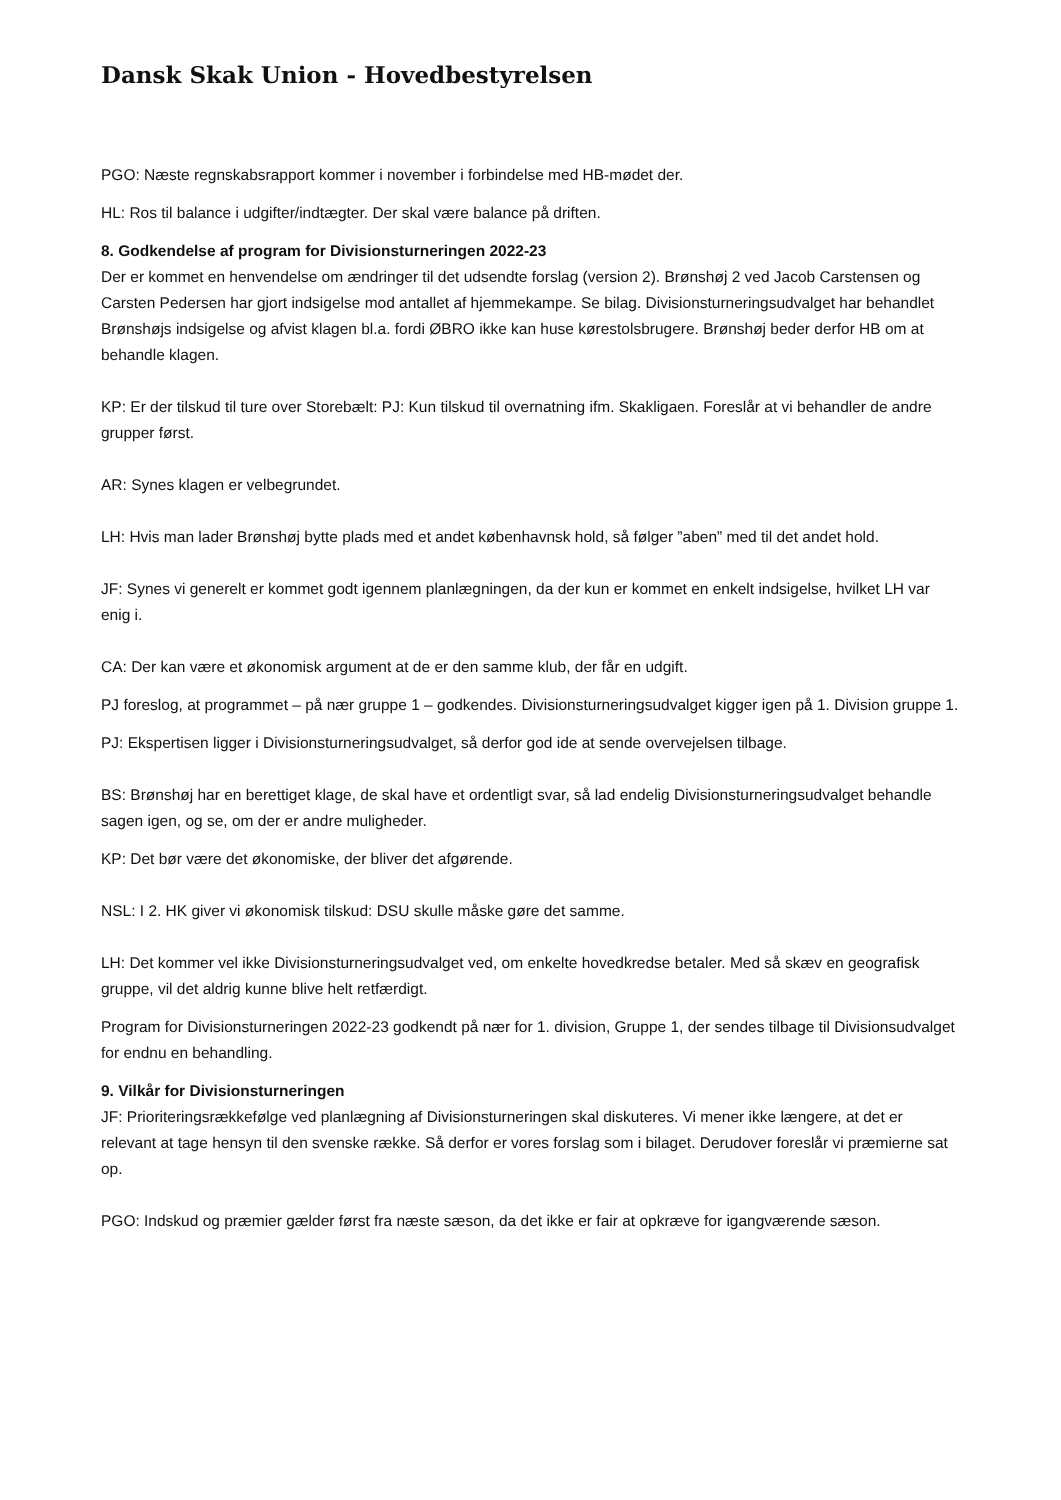Dansk Skak Union - Hovedbestyrelsen
PGO: Næste regnskabsrapport kommer i november i forbindelse med HB-mødet der.
HL: Ros til balance i udgifter/indtægter. Der skal være balance på driften.
8. Godkendelse af program for Divisionsturneringen 2022-23
Der er kommet en henvendelse om ændringer til det udsendte forslag (version 2). Brønshøj 2 ved Jacob Carstensen og Carsten Pedersen har gjort indsigelse mod antallet af hjemmekampe. Se bilag. Divisionsturneringsudvalget har behandlet Brønshøjs indsigelse og afvist klagen bl.a. fordi ØBRO ikke kan huse kørestolsbrugere. Brønshøj beder derfor HB om at behandle klagen.
KP: Er der tilskud til ture over Storebælt: PJ: Kun tilskud til overnatning ifm. Skakligaen. Foreslår at vi behandler de andre grupper først.
AR: Synes klagen er velbegrundet.
LH: Hvis man lader Brønshøj bytte plads med et andet københavnsk hold, så følger ”aben” med til det andet hold.
JF: Synes vi generelt er kommet godt igennem planlægningen, da der kun er kommet en enkelt indsigelse, hvilket LH var enig i.
CA: Der kan være et økonomisk argument at de er den samme klub, der får en udgift.
PJ foreslog, at programmet – på nær gruppe 1 – godkendes. Divisionsturneringsudvalget kigger igen på 1. Division gruppe 1.
PJ: Ekspertisen ligger i Divisionsturneringsudvalget, så derfor god ide at sende overvejelsen tilbage.
BS: Brønshøj har en berettiget klage, de skal have et ordentligt svar, så lad endelig Divisionsturneringsudvalget behandle sagen igen, og se, om der er andre muligheder.
KP: Det bør være det økonomiske, der bliver det afgørende.
NSL: I 2. HK giver vi økonomisk tilskud: DSU skulle måske gøre det samme.
LH: Det kommer vel ikke Divisionsturneringsudvalget ved, om enkelte hovedkredse betaler. Med så skæv en geografisk gruppe, vil det aldrig kunne blive helt retfærdigt.
Program for Divisionsturneringen 2022-23 godkendt på nær for 1. division, Gruppe 1, der sendes tilbage til Divisionsudvalget for endnu en behandling.
9. Vilkår for Divisionsturneringen
JF: Prioriteringsrækkefølge ved planlægning af Divisionsturneringen skal diskuteres. Vi mener ikke længere, at det er relevant at tage hensyn til den svenske række. Så derfor er vores forslag som i bilaget. Derudover foreslår vi præmierne sat op.
PGO: Indskud og præmier gælder først fra næste sæson, da det ikke er fair at opkræve for igangværende sæson.